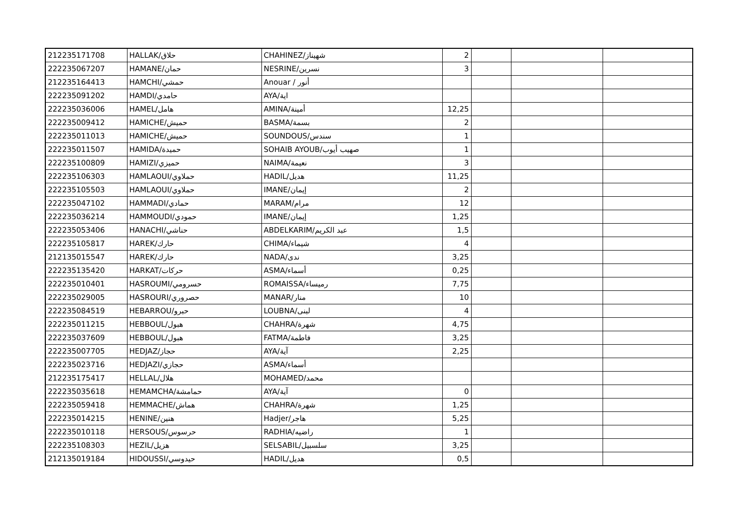| 212235171708 | HALLAK/حلاق | CHAHINEZ/شهيناز | 2 | | | |
| 222235067207 | HAMANE/حمان | NESRINE/نسرين | 3 | | | |
| 212235164413 | HAMCHI/حمشي | Anouar / أنور | | | | |
| 222235091202 | HAMDI/حامدي | AYA/اية | | | | |
| 222235036006 | HAMEL/هامل | AMINA/أمينة | 12,25 | | | |
| 222235009412 | HAMICHE/حميش | BASMA/بسمة | 2 | | | |
| 222235011013 | HAMICHE/حميش | SOUNDOUS/سندس | 1 | | | |
| 222235011507 | HAMIDA/حميدة | SOHAIB AYOUB/صهيب أيوب | 1 | | | |
| 222235100809 | HAMIZI/حميزي | NAIMA/نعيمة | 3 | | | |
| 222235106303 | HAMLAOUI/حملاوي | HADIL/هديل | 11,25 | | | |
| 222235105503 | HAMLAOUI/حملاوي | IMANE/إيمان | 2 | | | |
| 222235047102 | HAMMADI/حمادي | MARAM/مرام | 12 | | | |
| 222235036214 | HAMMOUDI/حمودي | IMANE/إيمان | 1,25 | | | |
| 222235053406 | HANACHI/حناشي | ABDELKARIM/عبد الكريم | 1,5 | | | |
| 222235105817 | HAREK/حارك | CHIMA/شيماء | 4 | | | |
| 212135015547 | HAREK/حارك | NADA/ندى | 3,25 | | | |
| 222235135420 | HARKAT/حركات | ASMA/أسماء | 0,25 | | | |
| 222235010401 | HASROUMI/حسرومي | ROMAISSA/رميساء | 7,75 | | | |
| 222235029005 | HASROURI/حصروري | MANAR/منار | 10 | | | |
| 222235084519 | HEBARROU/حبرو | LOUBNA/لبنى | 4 | | | |
| 222235011215 | HEBBOUL/هبول | CHAHRA/شهرة | 4,75 | | | |
| 222235037609 | HEBBOUL/هبول | FATMA/فاطمة | 3,25 | | | |
| 222235007705 | HEDJAZ/حجاز | AYA/آية | 2,25 | | | |
| 222235023716 | HEDJAZI/حجازي | ASMA/أسماء | | | | |
| 212235175417 | HELLAL/هلال | MOHAMED/محمد | | | | |
| 222235035618 | HEMAMCHA/حمامشة | AYA/آية | 0 | | | |
| 222235059418 | HEMMACHE/هماش | CHAHRA/شهرة | 1,25 | | | |
| 222235014215 | HENINE/هنين | Hadjer/هاجر | 5,25 | | | |
| 222235010118 | HERSOUS/حرسوس | RADHIA/راضيه | 1 | | | |
| 222235108303 | HEZIL/هزيل | SELSABIL/سلسبيل | 3,25 | | | |
| 212135019184 | HIDOUSSI/حيدوسي | HADIL/هديل | 0,5 | | | |